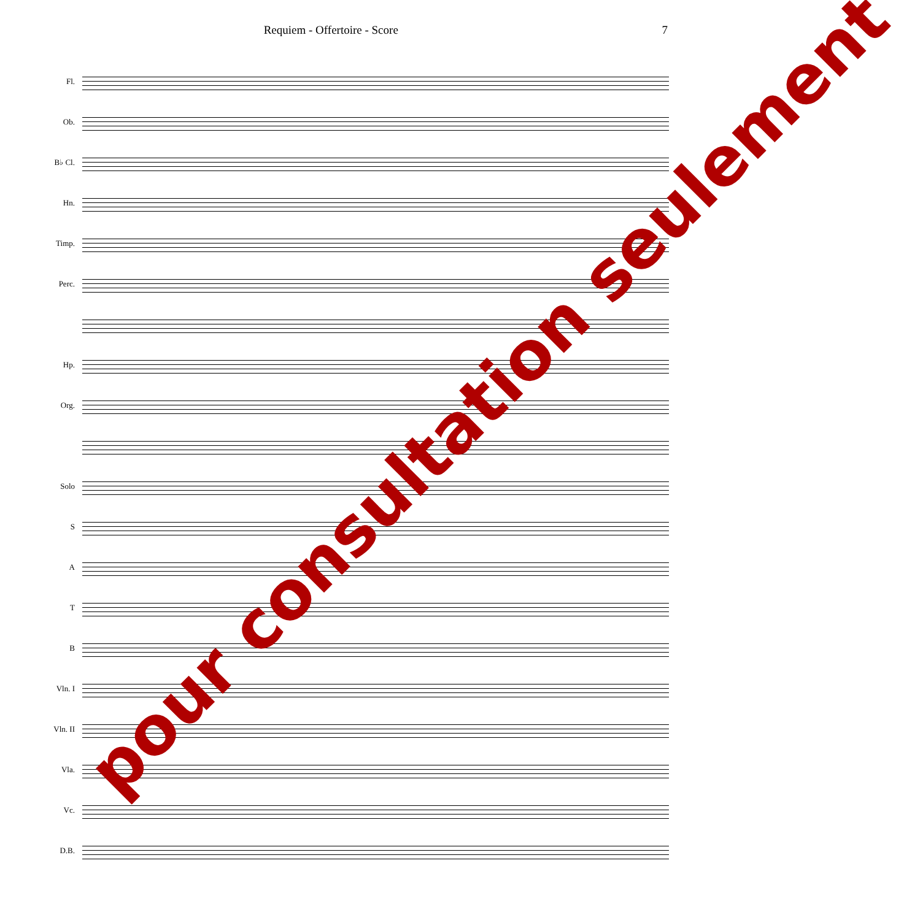Requiem - Offertoire - Score 7
Fl.
Ob.
B♭ Cl.
Hn.
Timp.
Perc.
Hp.
Org.
Solo
S
A
T
B
Vln. I
Vln. II
Vla.
Vc.
D.B.
pour consultation seulement